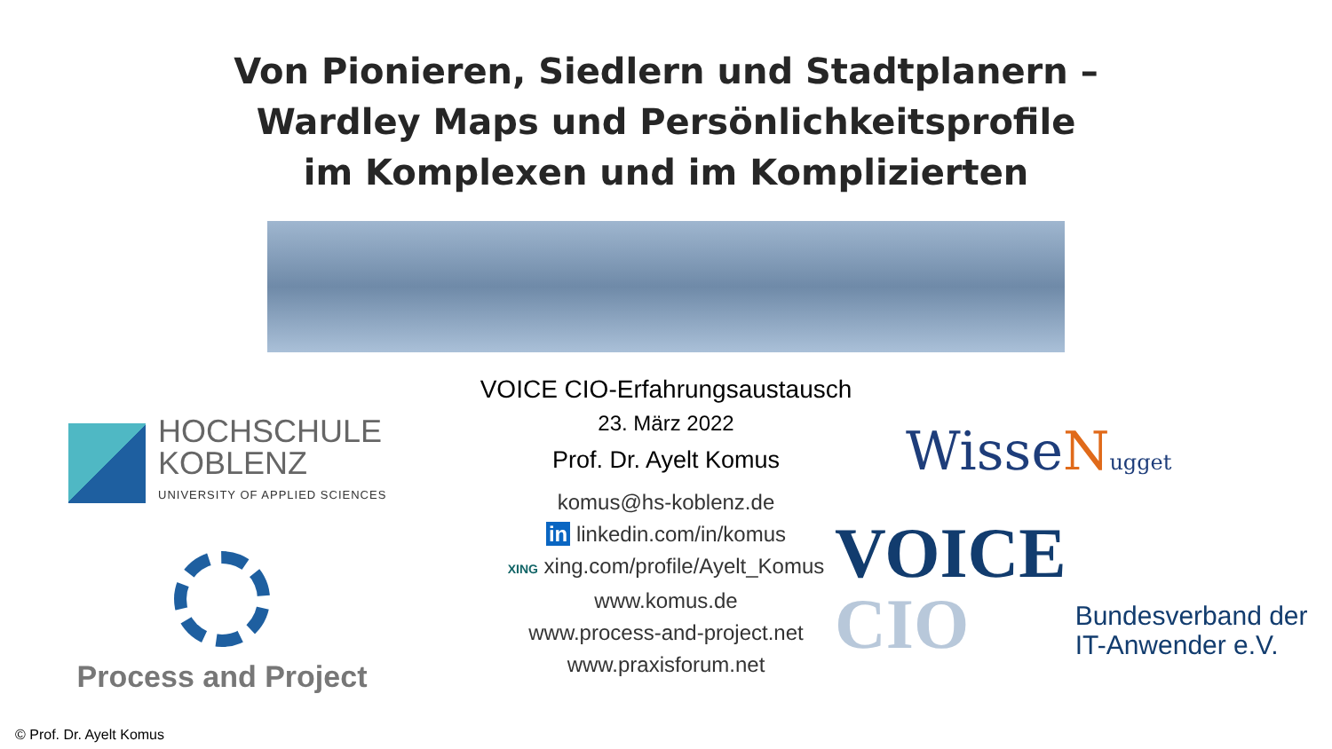Von Pionieren, Siedlern und Stadtplanern –
Wardley Maps und Persönlichkeitsprofile
im Komplexen und im Komplizierten
HOCHSCHULE
KOBLENZ
UNIVERSITY OF APPLIED SCIENCES
Process and Project
VOICE CIO-Erfahrungsaustausch
23. März 2022
Prof. Dr. Ayelt Komus
komus@hs-koblenz.de
in linkedin.com/in/komus
XING xing.com/profile/Ayelt_Komus
www.komus.de
www.process-and-project.net
www.praxisforum.net
WisseNugget
VOICE
CIO Bundesverband der
IT-Anwender e.V.
© Prof. Dr. Ayelt Komus